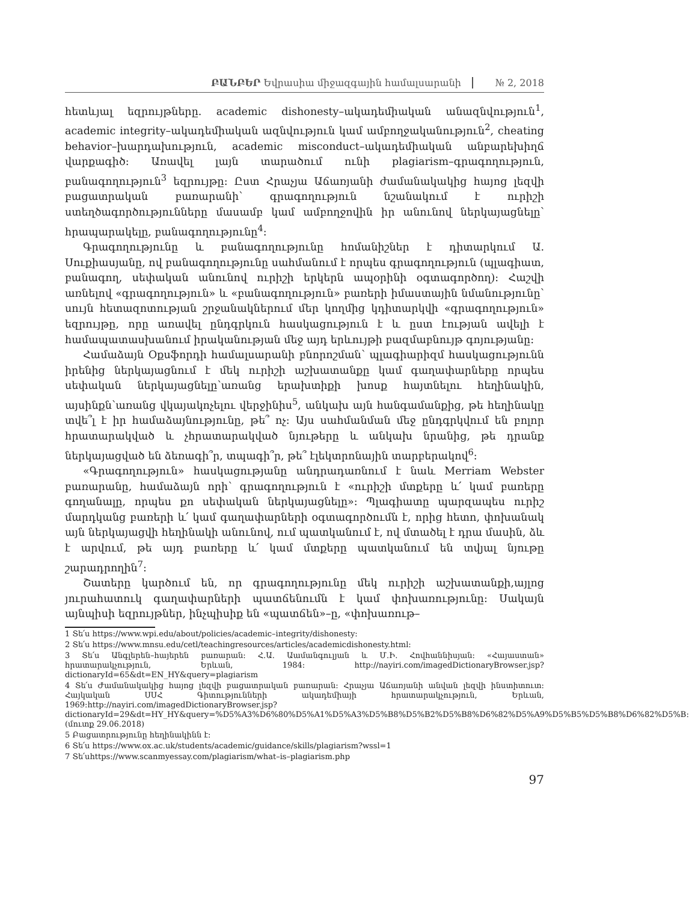ԲԱՆԲԵՐ Եվրասիա միջազգային համալսարանի № 2, 2018
հետևյալ եզրույթները. academic dishonesty–ակադեմիական անազնվություն<sup>1</sup>, academic integrity–ակադեմիական ազնվություն կամ ամբողջականություն<sup>2</sup>, cheating behavior–խարդախություն, academic misconduct–ակադեմիական անբարեխիղճ վարքագիծ: Առավել լայն տարածում ունի plagiarism–գրագողություն, բանագողություն<sup>3</sup> եզրույթը: Ըստ Հրաչյա Աճառյանի ժամանակակից հայոց լեզվի բացատրական բառարանի՝ գրագողություն նշանակում է ուրիշի ստեղծագործությունները մասամբ կամ ամբողջովին իր անունով ներկայացնելը՝ հրապարակելը, բանագողությունը<sup>4</sup>:
Գրագողությունը և բանագողությունը հոմանիշներ է դիտարկում Ա. Սուքիասյանը, ով բանագողությունը սահմանում է որպես գրագողություն (պլագիատ, բանագող, սեփական անունով ուրիշի երկերն ապօրինի օգտագործող): Հաշվի առնելով «գրագողություն» և «բանագողություն» բառերի իմաստային նմանությունը՝ սույն հետազոտության շրջանակներում մեր կողմից կդիտարկվի «գրագողություն» եզրույթը, որը առավել ընդգրկուն հասկացություն է և ըստ էության ավելի է համապատասխանում իրականության մեջ այդ երևույթի բազմաբնույթ գոյությանը:
Համաձայն Օքսֆորդի համալսարանի բնորոշման՝ պլագիարիզմ հասկացությունն իրենից ներկայացնում է մեկ ուրիշի աշխատանքը կամ գաղափարները որպես սեփական ներկայացնելը՝առանց երախտիքի խոսք հայտնելու հեղինակին, այսինքն՝առանց վկայակոչելու վերջինիս<sup>5</sup>, անկախ այն հանգամանքից, թե հեղինակը տվե՞լ է իր համաձայնությունը, թե՞ ոչ: Այս սահմանման մեջ ընդգրկվում են բոլոր հրատարակված և չհրատարակված նյութերը և անկախ նրանից, թե դրանք ներկայացված են ձեռագի՞ր, տպագի՞ր, թե՞ էլեկտրոնային տարբերակով<sup>6</sup>:
«Գրագողություն» հասկացությանը անդրադառնում է նաև Merriam Webster բառարանը, համաձայն որի՝ գրագողություն է «ուրիշի մտքերը և՛ կամ բառերը գողանալը, որպես քո սեփական ներկայացնելը»: Պլագիատը պարզապես ուրիշ մարդկանց բառերի և՛ կամ գաղափարների օգտագործումն է, որից հետո, փոխանակ այն ներկայացվի հեղինակի անունով, ում պատկանում է, ով մտածել է դրա մասին, ձև է արվում, թե այդ բառերը և՛ կամ մտքերը պատկանում են տվյալ նյութը շարադրողին<sup>7</sup>:
Շատերը կարծում են, որ գրագողությունը մեկ ուրիշի աշխատանքի,այլոց յուրահատուկ գաղափարների պատճենումն է կամ փոխառությունը: Սակայն այնպիսի եզրույթներ, ինչպիսիք են «պատճեն»–ը, «փոխառութ–
1 Տե՛ս https://www.wpi.edu/about/policies/academic–integrity/dishonesty:
2 Տե՛ս https://www.mnsu.edu/cetl/teachingresources/articles/academicdishonesty.html:
3 Տե՛ս Անգլերեն–հայերեն բառարան: Հ.Ա. Աամանգուլյան և Մ.Ի. Հովհաննիսյան: «Հայաստան» հրատարակչություն, Երևան, 1984: http://nayiri.com/imagedDictionaryBrowser.jsp?dictionaryId=65&dt=EN_HY&query=plagiarism
4 Տե՛ս Ժամանակակից հայոց լեզվի բացատրական բառարան: Հրաչյա Աճառյանի անվան լեզվի ինստիտուտ: Հայկական ՍՍՀ Գիտությունների ակադեմիայի հրատարակչություն, Երևան, 1969:http://nayiri.com/imagedDictionaryBrowser.jsp?dictionaryId=29&dt=HY_HY&query=%D5%A3%D6%80%D5%A1%D5%A3%D5%B8%D5%B2%D5%B8%D6%82%D5%A9%D5%B5%D5%B8%D6%82%D5%B: (մուտք 29.06.2018)
5 Բացատրությունը հեղինակինն է:
6 Տե՛ս https://www.ox.ac.uk/students/academic/guidance/skills/plagiarism?wssl=1
7 Տե՛սhttps://www.scanmyessay.com/plagiarism/what–is–plagiarism.php
97